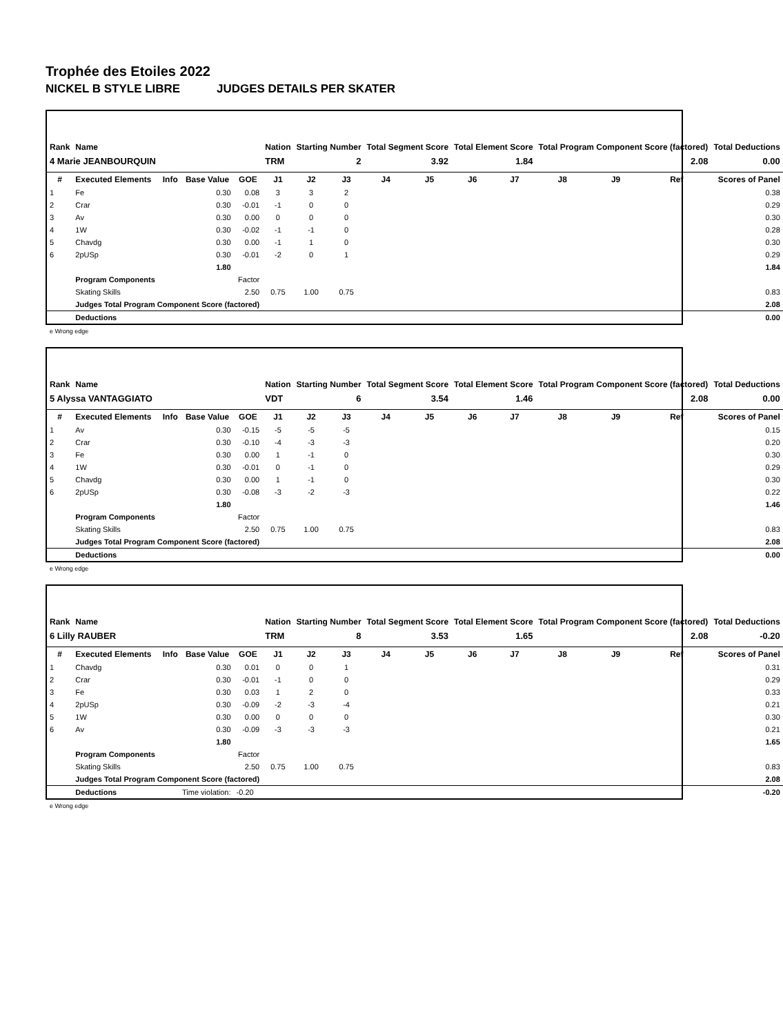Trophée des Etoiles 2022
NICKEL B STYLE LIBRE JUDGES DETAILS PER SKATER
| Rank | Name | | | | Nation | Starting Number | | Total Segment Score | | Total Element Score | | Total Program Component Score (factored) | | | Total Deductions |
| --- | --- | --- | --- | --- | --- | --- | --- | --- | --- | --- | --- | --- | --- | --- | --- |
| 4 Marie JEANBOURQUIN | | | | | TRM | 2 | | 3.92 | | 1.84 | | 2.08 | | | 0.00 |
| # | Executed Elements | Info | Base Value | GOE | J1 | J2 | J3 | J4 | J5 | J6 | J7 | J8 | J9 | Ref | Scores of Panel |
| 1 | Fe | | 0.30 | 0.08 | 3 | 3 | 2 | | | | | | | | 0.38 |
| 2 | Crar | | 0.30 | -0.01 | -1 | 0 | 0 | | | | | | | | 0.29 |
| 3 | Av | | 0.30 | 0.00 | 0 | 0 | 0 | | | | | | | | 0.30 |
| 4 | 1W | | 0.30 | -0.02 | -1 | -1 | 0 | | | | | | | | 0.28 |
| 5 | Chavdg | | 0.30 | 0.00 | -1 | 1 | 0 | | | | | | | | 0.30 |
| 6 | 2pUSp | | 0.30 | -0.01 | -2 | 0 | 1 | | | | | | | | 0.29 |
| | | | 1.80 | | | | | | | | | | | | 1.84 |
| | Program Components | | | Factor | | | | | | | | | | | |
| | Skating Skills | | | 2.50 | 0.75 | 1.00 | 0.75 | | | | | | | | 0.83 |
| | Judges Total Program Component Score (factored) | | | | | | | | | | | | | | 2.08 |
| | Deductions | | | | | | | | | | | | | | 0.00 |
e Wrong edge
| Rank | Name | | | | Nation | Starting Number | | Total Segment Score | | Total Element Score | | Total Program Component Score (factored) | | | Total Deductions |
| --- | --- | --- | --- | --- | --- | --- | --- | --- | --- | --- | --- | --- | --- | --- | --- |
| 5 Alyssa VANTAGGIATO | | | | | VDT | 6 | | 3.54 | | 1.46 | | 2.08 | | | 0.00 |
| # | Executed Elements | Info | Base Value | GOE | J1 | J2 | J3 | J4 | J5 | J6 | J7 | J8 | J9 | Ref | Scores of Panel |
| 1 | Av | | 0.30 | -0.15 | -5 | -5 | -5 | | | | | | | | 0.15 |
| 2 | Crar | | 0.30 | -0.10 | -4 | -3 | -3 | | | | | | | | 0.20 |
| 3 | Fe | | 0.30 | 0.00 | 1 | -1 | 0 | | | | | | | | 0.30 |
| 4 | 1W | | 0.30 | -0.01 | 0 | -1 | 0 | | | | | | | | 0.29 |
| 5 | Chavdg | | 0.30 | 0.00 | 1 | -1 | 0 | | | | | | | | 0.30 |
| 6 | 2pUSp | | 0.30 | -0.08 | -3 | -2 | -3 | | | | | | | | 0.22 |
| | | | 1.80 | | | | | | | | | | | | 1.46 |
| | Program Components | | | Factor | | | | | | | | | | | |
| | Skating Skills | | | 2.50 | 0.75 | 1.00 | 0.75 | | | | | | | | 0.83 |
| | Judges Total Program Component Score (factored) | | | | | | | | | | | | | | 2.08 |
| | Deductions | | | | | | | | | | | | | | 0.00 |
e Wrong edge
| Rank | Name | | | | Nation | Starting Number | | Total Segment Score | | Total Element Score | | Total Program Component Score (factored) | | | Total Deductions |
| --- | --- | --- | --- | --- | --- | --- | --- | --- | --- | --- | --- | --- | --- | --- | --- |
| 6 Lilly RAUBER | | | | | TRM | 8 | | 3.53 | | 1.65 | | 2.08 | | | -0.20 |
| # | Executed Elements | Info | Base Value | GOE | J1 | J2 | J3 | J4 | J5 | J6 | J7 | J8 | J9 | Ref | Scores of Panel |
| 1 | Chavdg | | 0.30 | 0.01 | 0 | 0 | 1 | | | | | | | | 0.31 |
| 2 | Crar | | 0.30 | -0.01 | -1 | 0 | 0 | | | | | | | | 0.29 |
| 3 | Fe | | 0.30 | 0.03 | 1 | 2 | 0 | | | | | | | | 0.33 |
| 4 | 2pUSp | | 0.30 | -0.09 | -2 | -3 | -4 | | | | | | | | 0.21 |
| 5 | 1W | | 0.30 | 0.00 | 0 | 0 | 0 | | | | | | | | 0.30 |
| 6 | Av | | 0.30 | -0.09 | -3 | -3 | -3 | | | | | | | | 0.21 |
| | | | 1.80 | | | | | | | | | | | | 1.65 |
| | Program Components | | | Factor | | | | | | | | | | | |
| | Skating Skills | | | 2.50 | 0.75 | 1.00 | 0.75 | | | | | | | | 0.83 |
| | Judges Total Program Component Score (factored) | | | | | | | | | | | | | | 2.08 |
| | Deductions | Time violation: | | -0.20 | | | | | | | | | | | -0.20 |
e Wrong edge